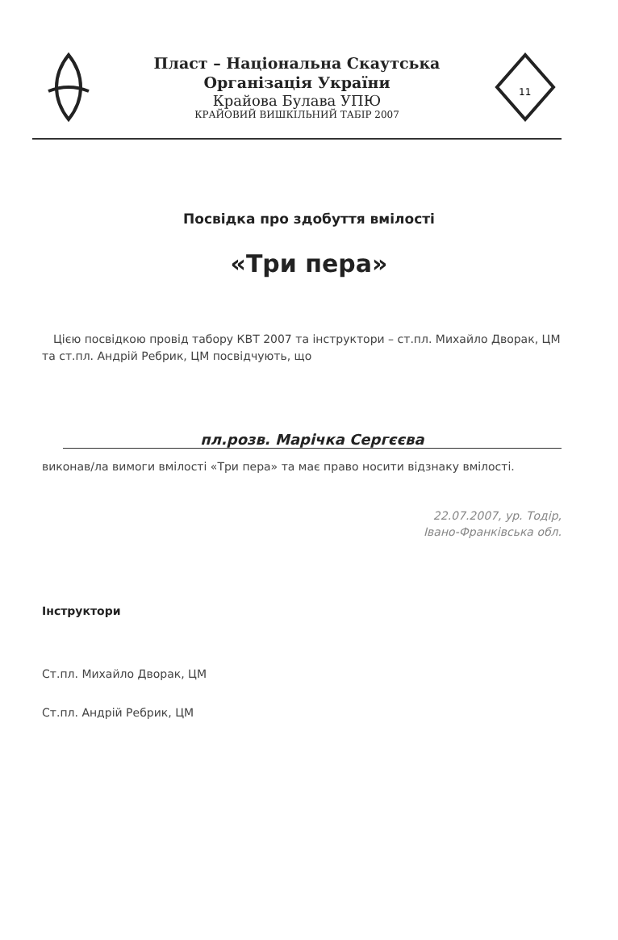Пласт – Національна Скаутська
Організація України
Крайова Булава УПЮ
КРАЙОВИЙ ВИШКІЛЬНИЙ ТАБІР 2007
11
Посвідка про здобуття вмілості
«Три пера»
Цією посвідкою провід табору КВТ 2007 та інструктори – ст.пл. Михайло Дворак, ЦМ та ст.пл. Андрій Ребрик, ЦМ посвідчують, що
пл.розв. Марічка Сергєєва
виконав/ла вимоги вмілості «Три пера» та має право носити відзнаку вмілості.
22.07.2007, ур. Тодір,
Івано-Франківська обл.
Інструктори
Ст.пл. Михайло Дворак, ЦМ
Ст.пл. Андрій Ребрик, ЦМ